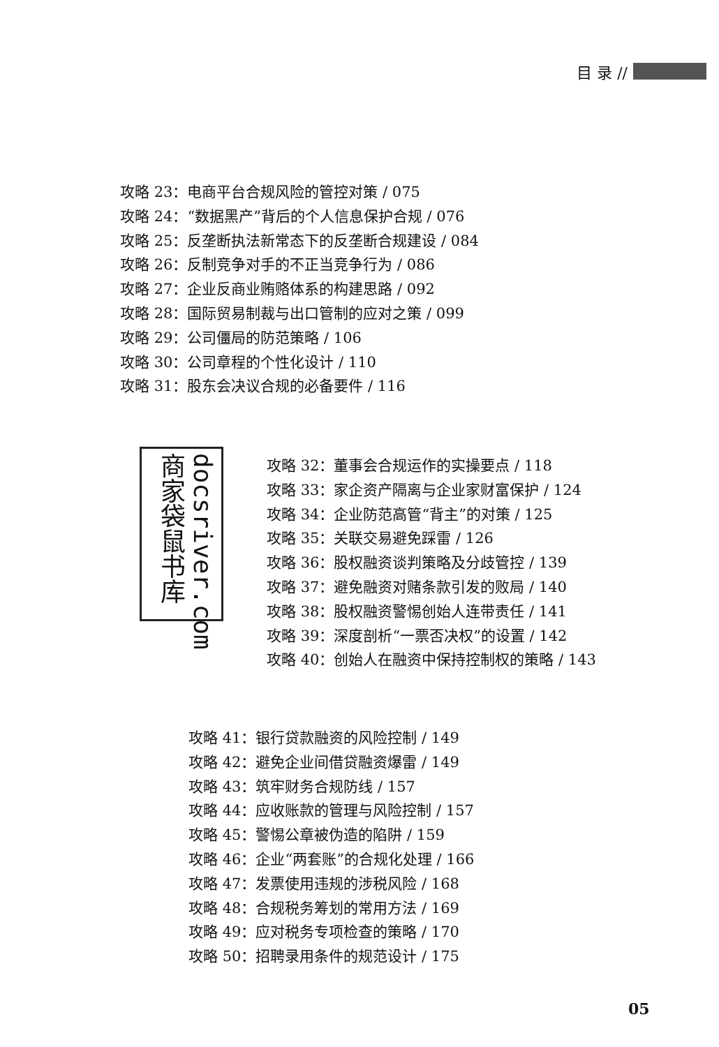目 录 //
攻略 23：电商平台合规风险的管控对策 / 075
攻略 24：“数据黑产”背后的个人信息保护合规 / 076
攻略 25：反垄断执法新常态下的反垄断合规建设 / 084
攻略 26：反制竞争对手的不正当竞争行为 / 086
攻略 27：企业反商业贿赂体系的构建思路 / 092
攻略 28：国际贸易制裁与出口管制的应对之策 / 099
攻略 29：公司僵局的防范策略 / 106
攻略 30：公司章程的个性化设计 / 110
攻略 31：股东会决议合规的必备要件 / 116
docsriver.com 商家袋鼠书库
攻略 32：董事会合规运作的实操要点 / 118
攻略 33：家企资产隔离与企业家财富保护 / 124
攻略 34：企业防范高管“背主”的对策 / 125
攻略 35：关联交易避免踩雷 / 126
攻略 36：股权融资谈判策略及分歧管控 / 139
攻略 37：避免融资对赌条款引发的败局 / 140
攻略 38：股权融资警惕创始人连带责任 / 141
攻略 39：深度剖析“一票否决权”的设置 / 142
攻略 40：创始人在融资中保持控制权的策略 / 143
攻略 41：银行贷款融资的风险控制 / 149
攻略 42：避免企业间借贷融资爆雷 / 149
攻略 43：筑牢财务合规防线 / 157
攻略 44：应收账款的管理与风险控制 / 157
攻略 45：警惕公章被伪造的陷阱 / 159
攻略 46：企业“两套账”的合规化处理 / 166
攻略 47：发票使用违规的涉税风险 / 168
攻略 48：合规税务筹划的常用方法 / 169
攻略 49：应对税务专项检查的策略 / 170
攻略 50：招聘录用条件的规范设计 / 175
05